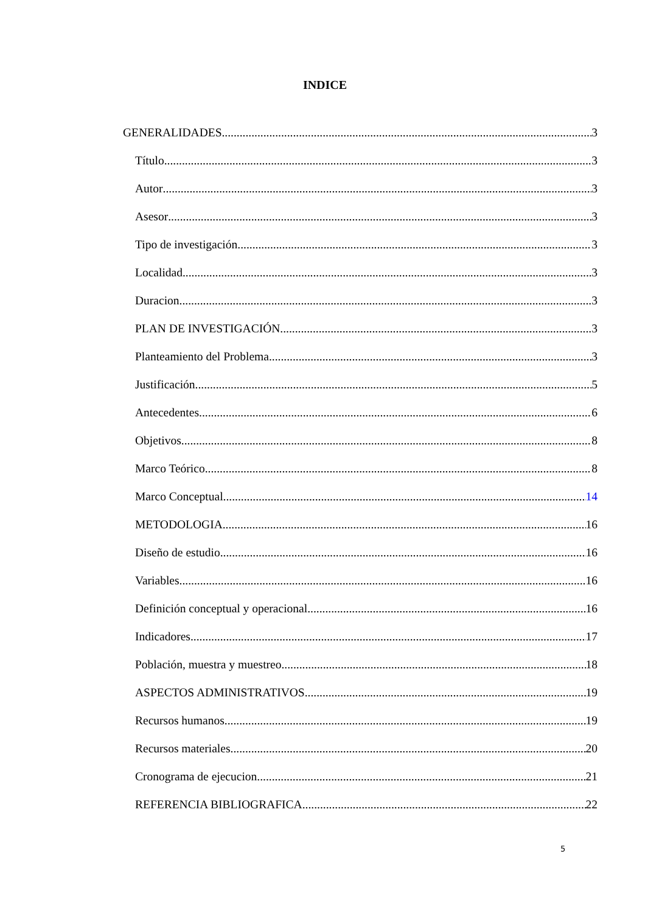INDICE
GENERALIDADES 3
Título 3
Autor 3
Asesor 3
Tipo de investigación 3
Localidad 3
Duracion 3
PLAN DE INVESTIGACIÓN 3
Planteamiento del Problema 3
Justificación 5
Antecedentes 6
Objetivos 8
Marco Teórico 8
Marco Conceptual 14
METODOLOGIA 16
Diseño de estudio 16
Variables 16
Definición conceptual y operacional 16
Indicadores 17
Población, muestra y muestreo 18
ASPECTOS ADMINISTRATIVOS 19
Recursos humanos 19
Recursos materiales 20
Cronograma de ejecucion 21
REFERENCIA BIBLIOGRAFICA 22
5